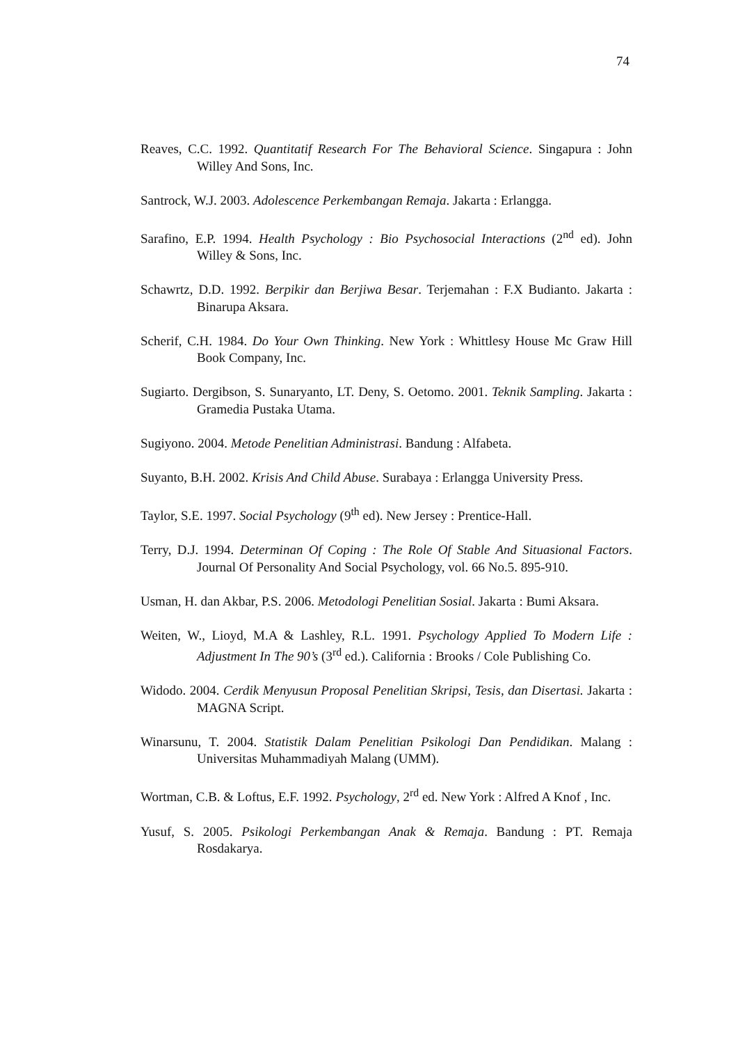74
Reaves, C.C. 1992. Quantitatif Research For The Behavioral Science. Singapura : John Willey And Sons, Inc.
Santrock, W.J. 2003. Adolescence Perkembangan Remaja. Jakarta : Erlangga.
Sarafino, E.P. 1994. Health Psychology : Bio Psychosocial Interactions (2<sup>nd</sup> ed). John Willey & Sons, Inc.
Schawrtz, D.D. 1992. Berpikir dan Berjiwa Besar. Terjemahan : F.X Budianto. Jakarta : Binarupa Aksara.
Scherif, C.H. 1984. Do Your Own Thinking. New York : Whittlesy House Mc Graw Hill Book Company, Inc.
Sugiarto. Dergibson, S. Sunaryanto, LT. Deny, S. Oetomo. 2001. Teknik Sampling. Jakarta : Gramedia Pustaka Utama.
Sugiyono. 2004. Metode Penelitian Administrasi. Bandung : Alfabeta.
Suyanto, B.H. 2002. Krisis And Child Abuse. Surabaya : Erlangga University Press.
Taylor, S.E. 1997. Social Psychology (9<sup>th</sup> ed). New Jersey : Prentice-Hall.
Terry, D.J. 1994. Determinan Of Coping : The Role Of Stable And Situasional Factors. Journal Of Personality And Social Psychology, vol. 66 No.5. 895-910.
Usman, H. dan Akbar, P.S. 2006. Metodologi Penelitian Sosial. Jakarta : Bumi Aksara.
Weiten, W., Lioyd, M.A & Lashley, R.L. 1991. Psychology Applied To Modern Life : Adjustment In The 90’s (3<sup>rd</sup> ed.). California : Brooks / Cole Publishing Co.
Widodo. 2004. Cerdik Menyusun Proposal Penelitian Skripsi, Tesis, dan Disertasi. Jakarta : MAGNA Script.
Winarsunu, T. 2004. Statistik Dalam Penelitian Psikologi Dan Pendidikan. Malang : Universitas Muhammadiyah Malang (UMM).
Wortman, C.B. & Loftus, E.F. 1992. Psychology, 2<sup>rd</sup> ed. New York : Alfred A Knof , Inc.
Yusuf, S. 2005. Psikologi Perkembangan Anak & Remaja. Bandung : PT. Remaja Rosdakarya.